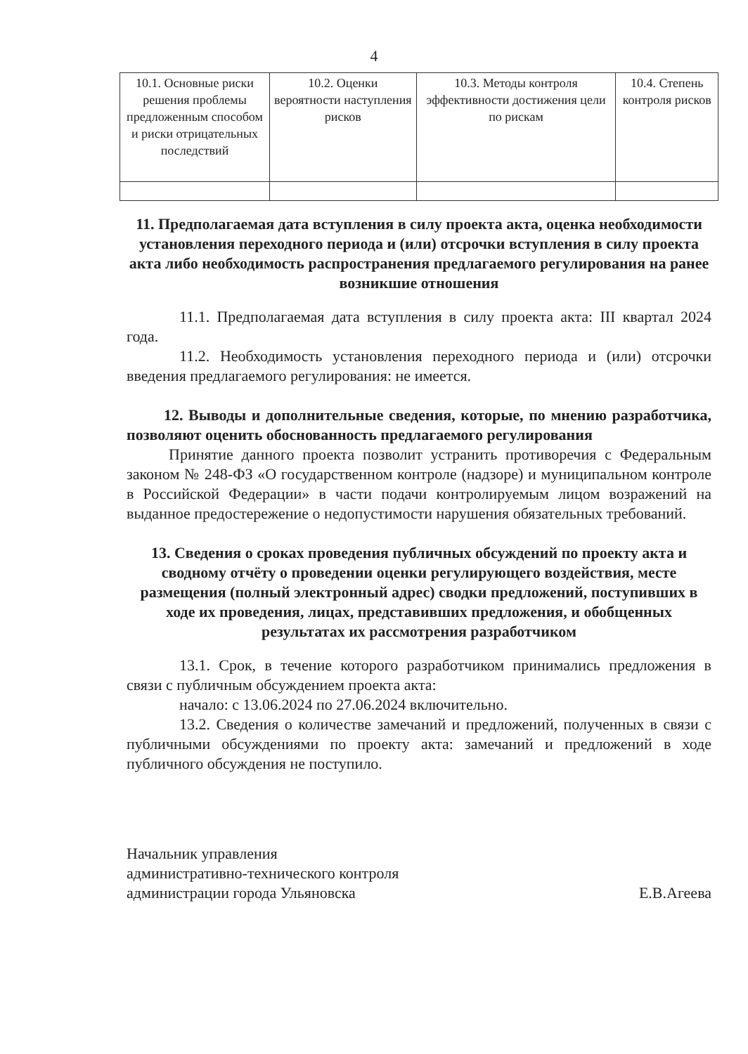4
| 10.1. Основные риски решения проблемы предложенным способом и риски отрицательных последствий | 10.2. Оценки вероятности наступления рисков | 10.3. Методы контроля эффективности достижения цели по рискам | 10.4. Степень контроля рисков |
11. Предполагаемая дата вступления в силу проекта акта, оценка необходимости установления переходного периода и (или) отсрочки вступления в силу проекта акта либо необходимость распространения предлагаемого регулирования на ранее возникшие отношения
11.1. Предполагаемая дата вступления в силу проекта акта: III квартал 2024 года.
11.2. Необходимость установления переходного периода и (или) отсрочки введения предлагаемого регулирования: не имеется.
12. Выводы и дополнительные сведения, которые, по мнению разработчика, позволяют оценить обоснованность предлагаемого регулирования
Принятие данного проекта позволит устранить противоречия с Федеральным законом № 248-ФЗ «О государственном контроле (надзоре) и муниципальном контроле в Российской Федерации» в части подачи контролируемым лицом возражений на выданное предостережение о недопустимости нарушения обязательных требований.
13. Сведения о сроках проведения публичных обсуждений по проекту акта и сводному отчёту о проведении оценки регулирующего воздействия, месте размещения (полный электронный адрес) сводки предложений, поступивших в ходе их проведения, лицах, представивших предложения, и обобщенных результатах их рассмотрения разработчиком
13.1. Срок, в течение которого разработчиком принимались предложения в связи с публичным обсуждением проекта акта:
начало: с 13.06.2024 по 27.06.2024 включительно.
13.2. Сведения о количестве замечаний и предложений, полученных в связи с публичными обсуждениями по проекту акта: замечаний и предложений в ходе публичного обсуждения не поступило.
Начальник управления
административно-технического контроля
администрации города Ульяновска
Е.В.Агеева